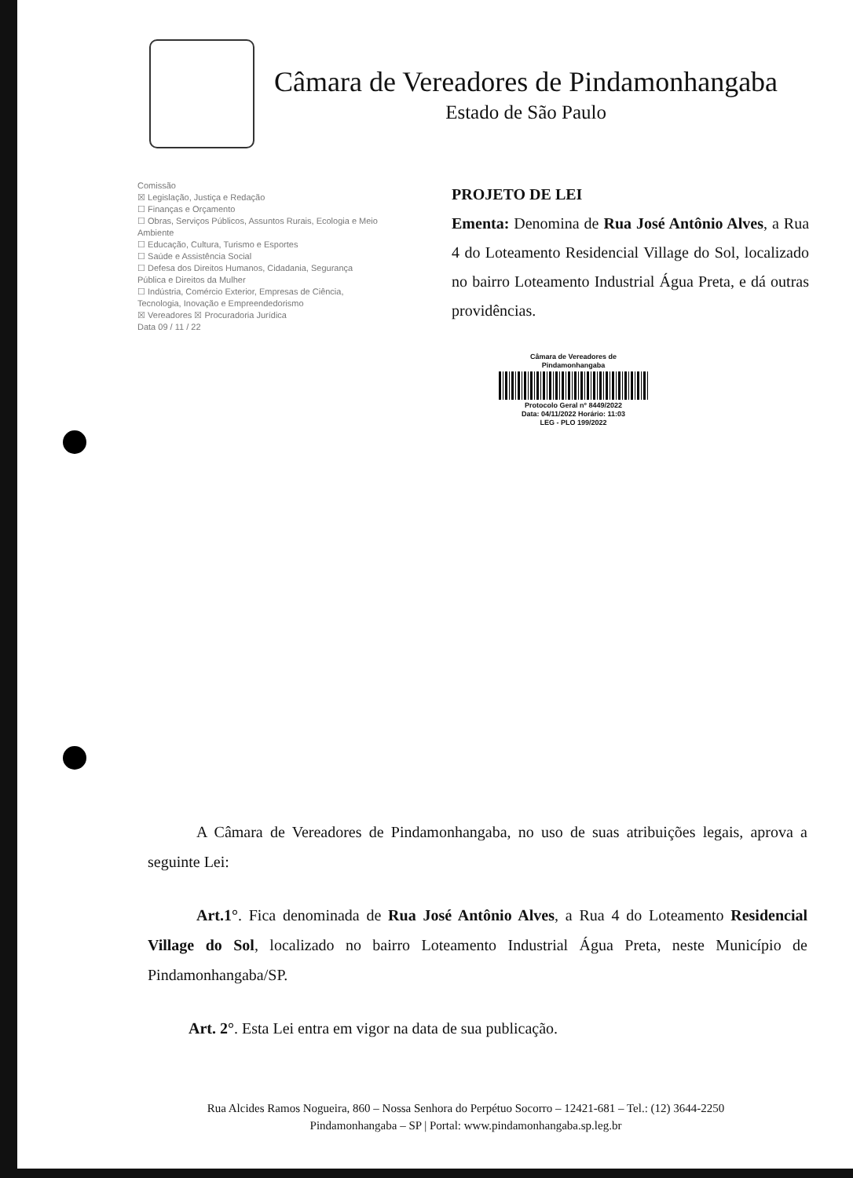Câmara de Vereadores de Pindamonhangaba
Estado de São Paulo
Comissão
☒ Legislação, Justiça e Redação
☐ Finanças e Orçamento
☐ Obras, Serviços Públicos, Assuntos Rurais, Ecologia e Meio Ambiente
☐ Educação, Cultura, Turismo e Esportes
☐ Saúde e Assistência Social
☐ Defesa dos Direitos Humanos, Cidadania, Segurança Pública e Direitos da Mulher
☐ Indústria, Comércio Exterior, Empresas de Ciência, Tecnologia, Inovação e Empreendedorismo
☒ Vereadores ☒ Procuradoria Jurídica
Data 09 / 11 / 22
PROJETO DE LEI
Ementa: Denomina de Rua José Antônio Alves, a Rua 4 do Loteamento Residencial Village do Sol, localizado no bairro Loteamento Industrial Água Preta, e dá outras providências.
Câmara de Vereadores de Pindamonhangaba
Protocolo Geral nº 8449/2022
Data: 04/11/2022 Horário: 11:03
LEG - PLO 199/2022
A Câmara de Vereadores de Pindamonhangaba, no uso de suas atribuições legais, aprova a seguinte Lei:
Art.1°. Fica denominada de Rua José Antônio Alves, a Rua 4 do Loteamento Residencial Village do Sol, localizado no bairro Loteamento Industrial Água Preta, neste Município de Pindamonhangaba/SP.
Art. 2°. Esta Lei entra em vigor na data de sua publicação.
Rua Alcides Ramos Nogueira, 860 – Nossa Senhora do Perpétuo Socorro – 12421-681 – Tel.: (12) 3644-2250
Pindamonhangaba – SP | Portal: www.pindamonhangaba.sp.leg.br